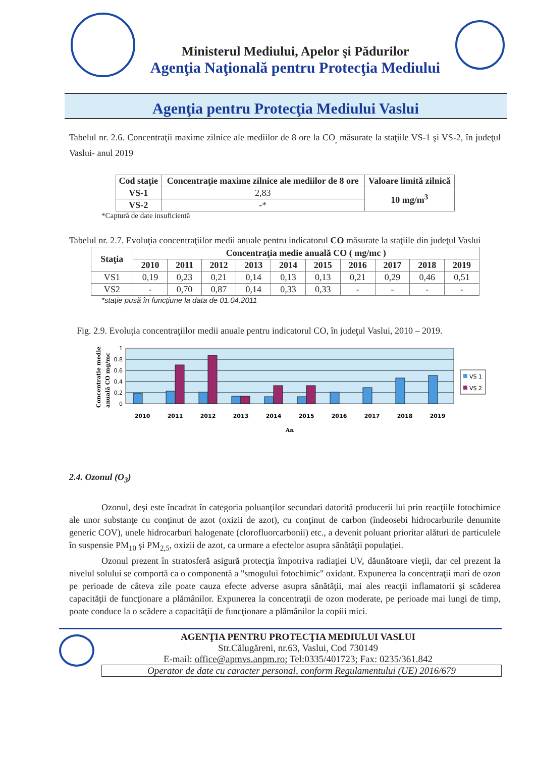Ministerul Mediului, Apelor şi Pădurilor
Agenţia Naţională pentru Protecţia Mediului
Agenţia pentru Protecţia Mediului Vaslui
Tabelul nr. 2.6. Concentraţii maxime zilnice ale mediilor de 8 ore la CO<sub>,</sub> măsurate la staţiile VS-1 şi VS-2, în judeţul Vaslui- anul 2019
| Cod staţie | Concentraţie maxime zilnice ale mediilor de 8 ore | Valoare limită zilnică |
| --- | --- | --- |
| VS-1 | 2,83 | 10 mg/m<sup>3</sup> |
| VS-2 | -* | |
*Captură de date insuficientă
Tabelul nr. 2.7. Evoluţia concentraţiilor medii anuale pentru indicatorul CO măsurate la staţiile din judeţul Vaslui
| Staţia | Concentraţia medie anuală CO ( mg/mc ) | | | | | | | | | |
| --- | --- | --- | --- | --- | --- | --- | --- | --- | --- | --- |
| | 2010 | 2011 | 2012 | 2013 | 2014 | 2015 | 2016 | 2017 | 2018 | 2019 |
| VS1 | 0,19 | 0,23 | 0,21 | 0,14 | 0,13 | 0,13 | 0,21 | 0,29 | 0,46 | 0,51 |
| VS2 | - | 0,70 | 0,87 | 0,14 | 0,33 | 0,33 | - | - | - | - |
*staţie pusă în funcţiune la data de 01.04.2011
Fig. 2.9. Evoluţia concentraţiilor medii anuale pentru indicatorul CO, în judeţul Vaslui, 2010 – 2019.
1
0.8
0.6
0.4
0.2
0
2010
2011
2012
2013
2014
2015
2016
2017
2018
2019
An
Concentratie medie
anuală CO mg/mc
VS 1
VS 2
2.4. Ozonul (O<sub>3</sub>)
Ozonul, deşi este încadrat în categoria poluanţilor secundari datorită producerii lui prin reacţiile fotochimice ale unor substanţe cu conţinut de azot (oxizii de azot), cu conţinut de carbon (îndeosebi hidrocarburile denumite generic COV), unele hidrocarburi halogenate (clorofluorcarbonii) etc., a devenit poluant prioritar alături de particulele în suspensie PM<sub>10</sub> şi PM<sub>2,5</sub>, oxizii de azot, ca urmare a efectelor asupra sănătăţii populaţiei.
Ozonul prezent în stratosferă asigură protecţia împotriva radiaţiei UV, dăunătoare vieţii, dar cel prezent la nivelul solului se comportă ca o componentă a "smogului fotochimic" oxidant. Expunerea la concentraţii mari de ozon pe perioade de câteva zile poate cauza efecte adverse asupra sănătăţii, mai ales reacţii inflamatorii şi scăderea capacităţii de funcţionare a plămânilor. Expunerea la concentraţii de ozon moderate, pe perioade mai lungi de timp, poate conduce la o scădere a capacităţii de funcţionare a plămânilor la copiii mici.
AGENŢIA PENTRU PROTECŢIA MEDIULUI VASLUI
Str.Călugăreni, nr.63, Vaslui, Cod 730149
E-mail: office@apmvs.anpm.ro; Tel:0335/401723; Fax: 0235/361.842
Operator de date cu caracter personal, conform Regulamentului (UE) 2016/679